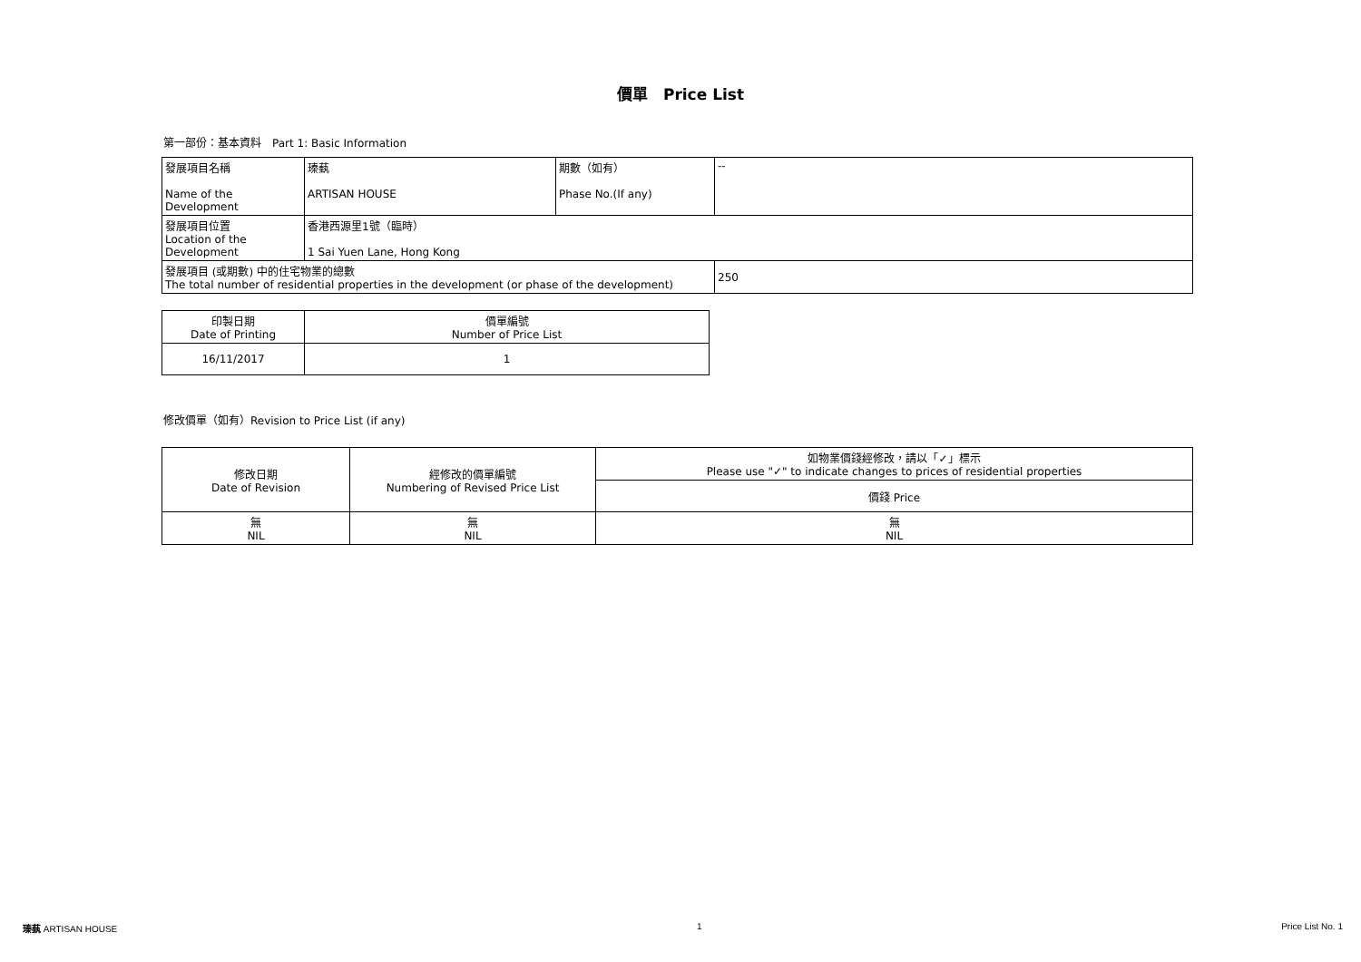價單　Price List
第一部份：基本資料　Part 1: Basic Information
| 發展項目名稱 Name of the Development | 瑧蓺 ARTISAN HOUSE | 期數（如有） Phase No.(If any) | -- |
| 發展項目位置 Location of the Development | 香港西源里1號（臨時） 1 Sai Yuen Lane, Hong Kong | | |
| 發展項目 (或期數) 中的住宅物業的總數 The total number of residential properties in the development (or phase of the development) | | | 250 |
| 印製日期 Date of Printing | 價單編號 Number of Price List |
| 16/11/2017 | 1 |
修改價單（如有）Revision to Price List (if any)
| 修改日期 Date of Revision | 經修改的價單編號 Numbering of Revised Price List | 如物業價錢經修改，請以「✓」標示 Please use "✓" to indicate changes to prices of residential properties |
| | | 價錢 Price |
| 無 NIL | 無 NIL | 無 NIL |
瑧蓺 ARTISAN HOUSE 1 Price List No. 1